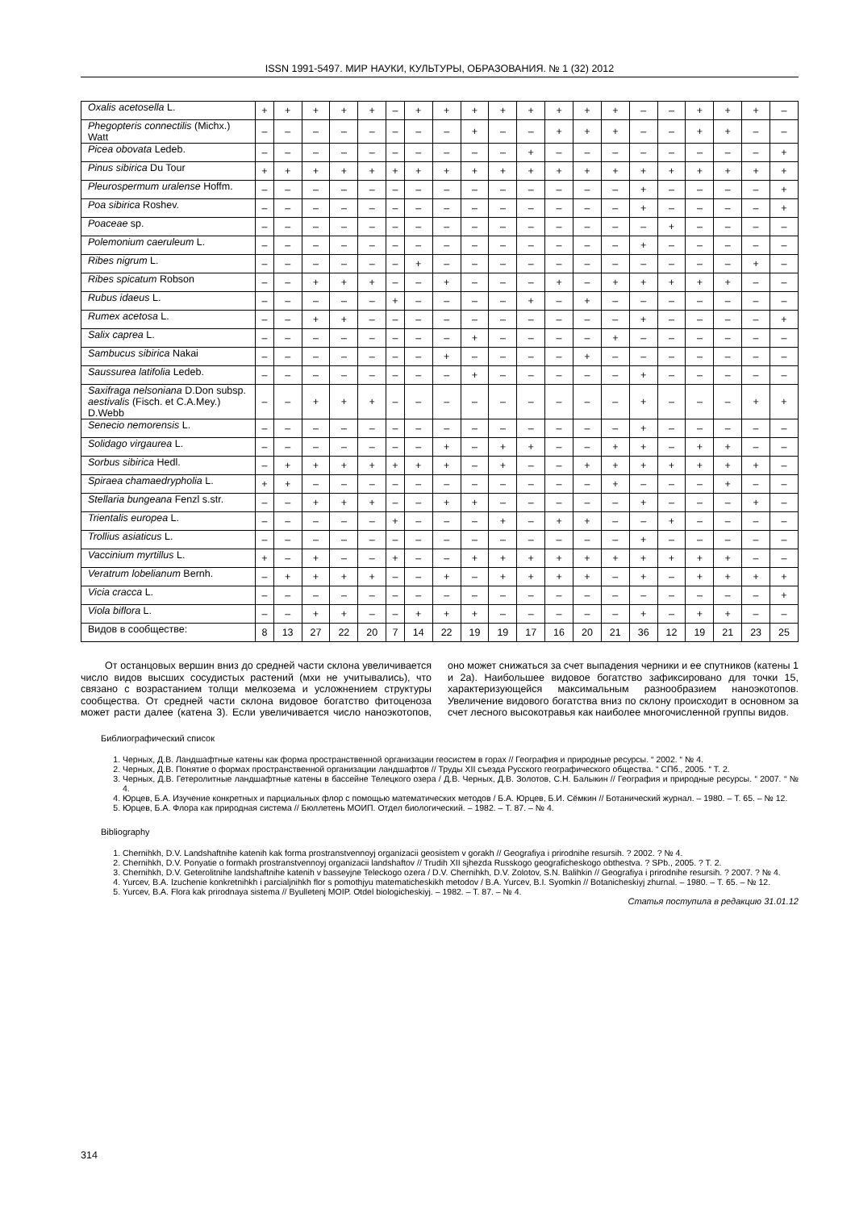ISSN 1991-5497. МИР НАУКИ, КУЛЬТУРЫ, ОБРАЗОВАНИЯ. № 1 (32) 2012
| Oxalis acetosella L. | + | + | + | + | + | – | + | + | + | + | + | + | + | + | – | – | + | + | + | – |
| Phegopteris connectilis (Michx.) Watt | – | – | – | – | – | – | – | – | + | – | – | + | + | + | – | – | + | + | – | – |
| Picea obovata Ledeb. | – | – | – | – | – | – | – | – | – | – | + | – | – | – | – | – | – | – | – | + |
| Pinus sibirica Du Tour | + | + | + | + | + | + | + | + | + | + | + | + | + | + | + | + | + | + | + | + |
| Pleurospermum uralense Hoffm. | – | – | – | – | – | – | – | – | – | – | – | – | – | – | + | – | – | – | – | + |
| Poa sibirica Roshev. | – | – | – | – | – | – | – | – | – | – | – | – | – | – | + | – | – | – | – | + |
| Poaceae sp. | – | – | – | – | – | – | – | – | – | – | – | – | – | – | – | + | – | – | – | – |
| Polemonium caeruleum L. | – | – | – | – | – | – | – | – | – | – | – | – | – | – | + | – | – | – | – | – |
| Ribes nigrum L. | – | – | – | – | – | – | + | – | – | – | – | – | – | – | – | – | – | – | + | – |
| Ribes spicatum Robson | – | – | + | + | + | – | – | + | – | – | – | + | – | + | + | + | + | + | – | – |
| Rubus idaeus L. | – | – | – | – | – | + | – | – | – | – | + | – | + | – | – | – | – | – | – | – |
| Rumex acetosa L. | – | – | + | + | – | – | – | – | – | – | – | – | – | – | + | – | – | – | – | + |
| Salix caprea L. | – | – | – | – | – | – | – | – | + | – | – | – | – | + | – | – | – | – | – | – |
| Sambucus sibirica Nakai | – | – | – | – | – | – | – | + | – | – | – | – | + | – | – | – | – | – | – | – |
| Saussurea latifolia Ledeb. | – | – | – | – | – | – | – | – | + | – | – | – | – | – | + | – | – | – | – | – |
| Saxifraga nelsoniana D.Don subsp. aestivalis (Fisch. et C.A.Mey.) D.Webb | – | – | + | + | + | – | – | – | – | – | – | – | – | – | + | – | – | – | + | + |
| Senecio nemorensis L. | – | – | – | – | – | – | – | – | – | – | – | – | – | – | + | – | – | – | – | – |
| Solidago virgaurea L. | – | – | – | – | – | – | – | + | – | + | + | – | – | + | + | – | + | + | – | – |
| Sorbus sibirica Hedl. | – | + | + | + | + | + | + | + | – | + | – | – | + | + | + | + | + | + | + | – |
| Spiraea chamaedrypholia L. | + | + | – | – | – | – | – | – | – | – | – | – | – | + | – | – | – | + | – | – |
| Stellaria bungeana Fenzl s.str. | – | – | + | + | + | – | – | + | + | – | – | – | – | – | + | – | – | – | + | – |
| Trientalis europea L. | – | – | – | – | – | + | – | – | – | + | – | + | + | – | – | + | – | – | – | – |
| Trollius asiaticus L. | – | – | – | – | – | – | – | – | – | – | – | – | – | – | + | – | – | – | – | – |
| Vaccinium myrtillus L. | + | – | + | – | – | + | – | – | + | + | + | + | + | + | + | + | + | + | – | – |
| Veratrum lobelianum Bernh. | – | + | + | + | + | – | – | + | – | + | + | + | + | – | + | – | + | + | + | + |
| Vicia cracca L. | – | – | – | – | – | – | – | – | – | – | – | – | – | – | – | – | – | – | – | + |
| Viola biflora L. | – | – | + | + | – | – | + | + | + | – | – | – | – | – | + | – | + | + | – | – |
| Видов в сообществе: | 8 | 13 | 27 | 22 | 20 | 7 | 14 | 22 | 19 | 19 | 17 | 16 | 20 | 21 | 36 | 12 | 19 | 21 | 23 | 25 |
От останцовых вершин вниз до средней части склона увеличивается число видов высших сосудистых растений (мхи не учитывались), что связано с возрастанием толщи мелкозема и усложнением структуры сообщества. От средней части склона видовое богатство фитоценоза может расти далее (катена 3). Если увеличивается число наноэкотопов, оно может снижаться за счет выпадения черники и ее спутников (катены 1 и 2а). Наибольшее видовое богатство зафиксировано для точки 15, характеризующейся максимальным разнообразием наноэкотопов. Увеличение видового богатства вниз по склону происходит в основном за счет лесного высокотравья как наиболее многочисленной группы видов.
Библиографический список
1. Черных, Д.В. Ландшафтные катены как форма пространственной организации геосистем в горах // География и природные ресурсы. “ 2002. “ № 4.
2. Черных, Д.В. Понятие о формах пространственной организации ландшафтов // Труды XII съезда Русского географического общества. “ СПб., 2005. “ Т. 2.
3. Черных, Д.В. Гетеролитные ландшафтные катены в бассейне Телецкого озера / Д.В. Черных, Д.В. Золотов, С.Н. Балыкин // География и природные ресурсы. “ 2007. “ № 4.
4. Юрцев, Б.А. Изучение конкретных и парциальных флор с помощью математических методов / Б.А. Юрцев, Б.И. Сёмкин // Ботанический журнал. – 1980. – Т. 65. – № 12.
5. Юрцев, Б.А. Флора как природная система // Бюллетень МОИП. Отдел биологический. – 1982. – Т. 87. – № 4.
Bibliography
1. Chernihkh, D.V. Landshaftnihe katenih kak forma prostranstvennoyj organizacii geosistem v gorakh // Geografiya i prirodnihe resursih. ? 2002. ? № 4.
2. Chernihkh, D.V. Ponyatie o formakh prostranstvennoyj organizacii landshaftov // Trudih XII sjhezda Russkogo geograficheskogo obthestva. ? SPb., 2005. ? T. 2.
3. Chernihkh, D.V. Geterolitnihe landshaftnihe katenih v basseyjne Teleckogo ozera / D.V. Chernihkh, D.V. Zolotov, S.N. Balihkin // Geografiya i prirodnihe resursih. ? 2007. ? № 4.
4. Yurcev, B.A. Izuchenie konkretnihkh i parcialjnihkh flor s pomothjyu matematicheskikh metodov / B.A. Yurcev, B.I. Syomkin // Botanicheskiyj zhurnal. – 1980. – T. 65. – № 12.
5. Yurcev, B.A. Flora kak prirodnaya sistema // Byulletenj MOIP. Otdel biologicheskiyj. – 1982. – T. 87. – № 4.
Статья поступила в редакцию 31.01.12
314